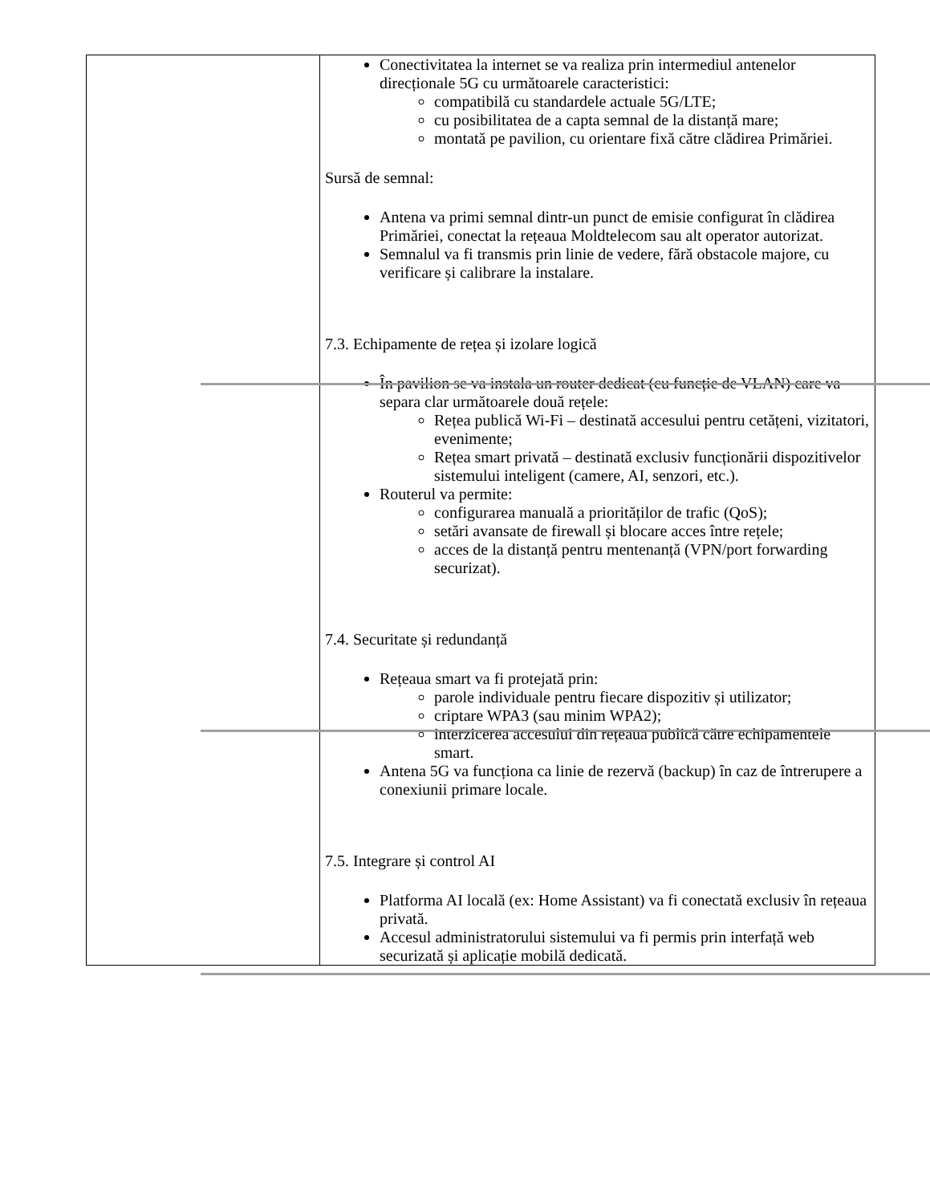| | Conectivitatea la internet se va realiza prin intermediul antenelor direcționale 5G cu următoarele caracteristici: compatibilă cu standardele actuale 5G/LTE; cu posibilitatea de a capta semnal de la distanță mare; montată pe pavilion, cu orientare fixă către clădirea Primăriei. Sursă de semnal: Antena va primi semnal dintr-un punct de emisie configurat în clădirea Primăriei, conectat la rețeaua Moldtelecom sau alt operator autorizat. Semnalul va fi transmis prin linie de vedere, fără obstacole majore, cu verificare și calibrare la instalare. 7.3. Echipamente de rețea și izolare logică În pavilion se va instala un router dedicat (cu funcție de VLAN) care va separa clar următoarele două rețele: Rețea publică Wi-Fi – destinată accesului pentru cetățeni, vizitatori, evenimente; Rețea smart privată – destinată exclusiv funcționării dispozitivelor sistemului inteligent (camere, AI, senzori, etc.). Routerul va permite: configurarea manuală a priorităților de trafic (QoS); setări avansate de firewall și blocare acces între rețele; acces de la distanță pentru mentenanță (VPN/port forwarding securizat). 7.4. Securitate și redundanță Rețeaua smart va fi protejată prin: parole individuale pentru fiecare dispozitiv și utilizator; criptare WPA3 (sau minim WPA2); interzicerea accesului din rețeaua publică către echipamentele smart. Antena 5G va funcționa ca linie de rezervă (backup) în caz de întrerupere a conexiunii primare locale. 7.5. Integrare și control AI Platforma AI locală (ex: Home Assistant) va fi conectată exclusiv în rețeaua privată. Accesul administratorului sistemului va fi permis prin interfață web securizată și aplicație mobilă dedicată. |